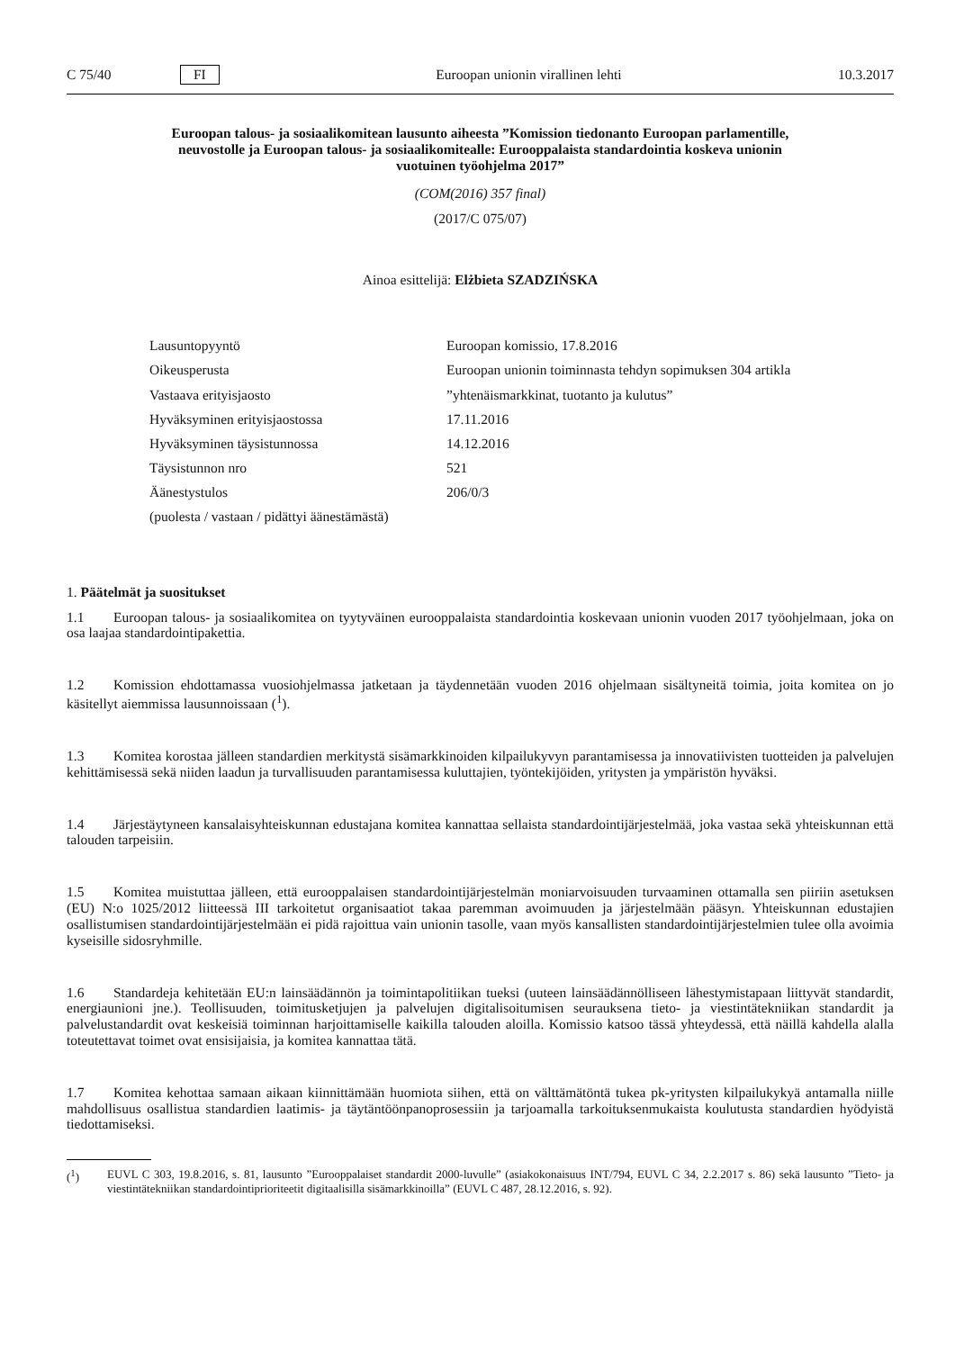C 75/40 FI Euroopan unionin virallinen lehti 10.3.2017
Euroopan talous- ja sosiaalikomitean lausunto aiheesta ”Komission tiedonanto Euroopan parlamentille, neuvostolle ja Euroopan talous- ja sosiaalikomitealle: Eurooppalaista standardointia koskeva unionin vuotuinen työohjelma 2017”
(COM(2016) 357 final)
(2017/C 075/07)
Ainoa esittelijä: Elżbieta SZADZIŃSKA
| Lausuntopyyntö | Euroopan komissio, 17.8.2016 |
| Oikeusperusta | Euroopan unionin toiminnasta tehdyn sopimuksen 304 artikla |
| Vastaava erityisjaosto | ”yhtenäismarkkinat, tuotanto ja kulutus” |
| Hyväksyminen erityisjaostossa | 17.11.2016 |
| Hyväksyminen täysistunnossa | 14.12.2016 |
| Täysistunnon nro | 521 |
| Äänestystulos | 206/0/3 |
| (puolesta / vastaan / pidättyi äänestämästä) | |
1. Päätelmät ja suositukset
1.1 Euroopan talous- ja sosiaalikomitea on tyytyväinen eurooppalaista standardointia koskevaan unionin vuoden 2017 työohjelmaan, joka on osa laajaa standardointipakettia.
1.2 Komission ehdottamassa vuosiohjelmassa jatketaan ja täydennetään vuoden 2016 ohjelmaan sisältyneitä toimia, joita komitea on jo käsitellyt aiemmissa lausunnoissaan (<sup>1</sup>).
1.3 Komitea korostaa jälleen standardien merkitystä sisämarkkinoiden kilpailukyvyn parantamisessa ja innovatiivisten tuotteiden ja palvelujen kehittämisessä sekä niiden laadun ja turvallisuuden parantamisessa kuluttajien, työntekijöiden, yritysten ja ympäristön hyväksi.
1.4 Järjestäytyneen kansalaisyhteiskunnan edustajana komitea kannattaa sellaista standardointijärjestelmää, joka vastaa sekä yhteiskunnan että talouden tarpeisiin.
1.5 Komitea muistuttaa jälleen, että eurooppalaisen standardointijärjestelmän moniarvoisuuden turvaaminen ottamalla sen piiriin asetuksen (EU) N:o 1025/2012 liitteessä III tarkoitetut organisaatiot takaa paremman avoimuuden ja järjestelmään pääsyn. Yhteiskunnan edustajien osallistumisen standardointijärjestelmään ei pidä rajoittua vain unionin tasolle, vaan myös kansallisten standardointijärjestelmien tulee olla avoimia kyseisille sidosryhmille.
1.6 Standardeja kehitetään EU:n lainsäädännön ja toimintapolitiikan tueksi (uuteen lainsäädännölliseen lähestymistapaan liittyvät standardit, energiaunioni jne.). Teollisuuden, toimitusketjujen ja palvelujen digitalisoitumisen seurauksena tieto- ja viestintätekniikan standardit ja palvelustandardit ovat keskeisiä toiminnan harjoittamiselle kaikilla talouden aloilla. Komissio katsoo tässä yhteydessä, että näillä kahdella alalla toteutettavat toimet ovat ensisijaisia, ja komitea kannattaa tätä.
1.7 Komitea kehottaa samaan aikaan kiinnittämään huomiota siihen, että on välttämätöntä tukea pk-yritysten kilpailukykyä antamalla niille mahdollisuus osallistua standardien laatimis- ja täytäntöönpanoprosessiin ja tarjoamalla tarkoituksenmukaista koulutusta standardien hyödyistä tiedottamiseksi.
(<sup>1</sup>) EUVL C 303, 19.8.2016, s. 81, lausunto ”Eurooppalaiset standardit 2000-luvulle” (asiakokonaisuus INT/794, EUVL C 34, 2.2.2017 s. 86) sekä lausunto ”Tieto- ja viestintätekniikan standardointiprioriteetit digitaalisilla sisämarkkinoilla” (EUVL C 487, 28.12.2016, s. 92).